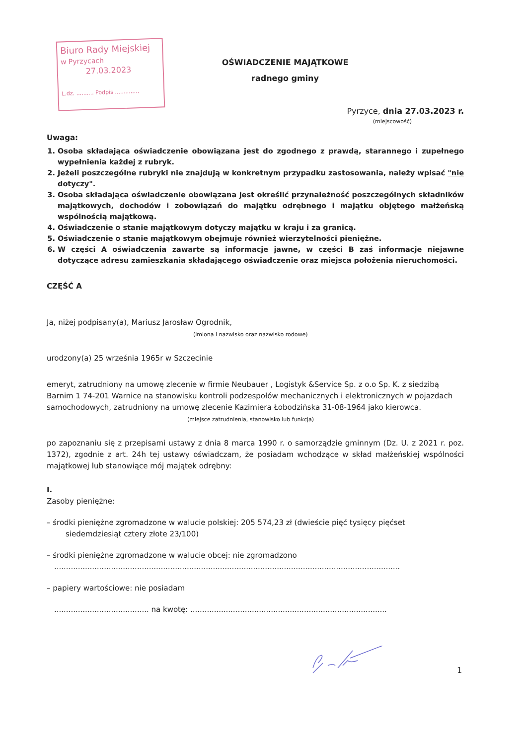Biuro Rady Miejskiej
w Pyrzycach
27.03.2023
L.dz. .......... Podpis ..............
OŚWIADCZENIE MAJĄTKOWE
radnego gminy
Pyrzyce, dnia 27.03.2023 r.
(miejscowość)
Uwaga:
1. Osoba składająca oświadczenie obowiązana jest do zgodnego z prawdą, starannego i zupełnego wypełnienia każdej z rubryk.
2. Jeżeli poszczególne rubryki nie znajdują w konkretnym przypadku zastosowania, należy wpisać "nie dotyczy".
3. Osoba składająca oświadczenie obowiązana jest określić przynależność poszczególnych składników majątkowych, dochodów i zobowiązań do majątku odrębnego i majątku objętego małżeńską wspólnością majątkową.
4. Oświadczenie o stanie majątkowym dotyczy majątku w kraju i za granicą.
5. Oświadczenie o stanie majątkowym obejmuje również wierzytelności pieniężne.
6. W części A oświadczenia zawarte są informacje jawne, w części B zaś informacje niejawne dotyczące adresu zamieszkania składającego oświadczenie oraz miejsca położenia nieruchomości.
CZĘŚĆ A
Ja, niżej podpisany(a), Mariusz Jarosław Ogrodnik,
(imiona i nazwisko oraz nazwisko rodowe)
urodzony(a) 25 września 1965r w Szczecinie
emeryt, zatrudniony na umowę zlecenie w firmie Neubauer , Logistyk &Service Sp. z o.o Sp. K. z siedzibą Barnim 1 74-201 Warnice na stanowisku kontroli podzespołów mechanicznych i elektronicznych w pojazdach samochodowych, zatrudniony na umowę zlecenie Kazimiera Łobodzińska 31-08-1964 jako kierowca.
(miejsce zatrudnienia, stanowisko lub funkcja)
po zapoznaniu się z przepisami ustawy z dnia 8 marca 1990 r. o samorządzie gminnym (Dz. U. z 2021 r. poz. 1372), zgodnie z art. 24h tej ustawy oświadczam, że posiadam wchodzące w skład małżeńskiej wspólności majątkowej lub stanowiące mój majątek odrębny:
I.
Zasoby pieniężne:
– środki pieniężne zgromadzone w walucie polskiej: 205 574,23 zł (dwieście pięć tysięcy pięćset
siedemdziesiąt cztery złote 23/100)
– środki pieniężne zgromadzone w walucie obcej: nie zgromadzono
..................................................................................................................................................
– papiery wartościowe: nie posiadam
........................................ na kwotę: ...................................................................................
1